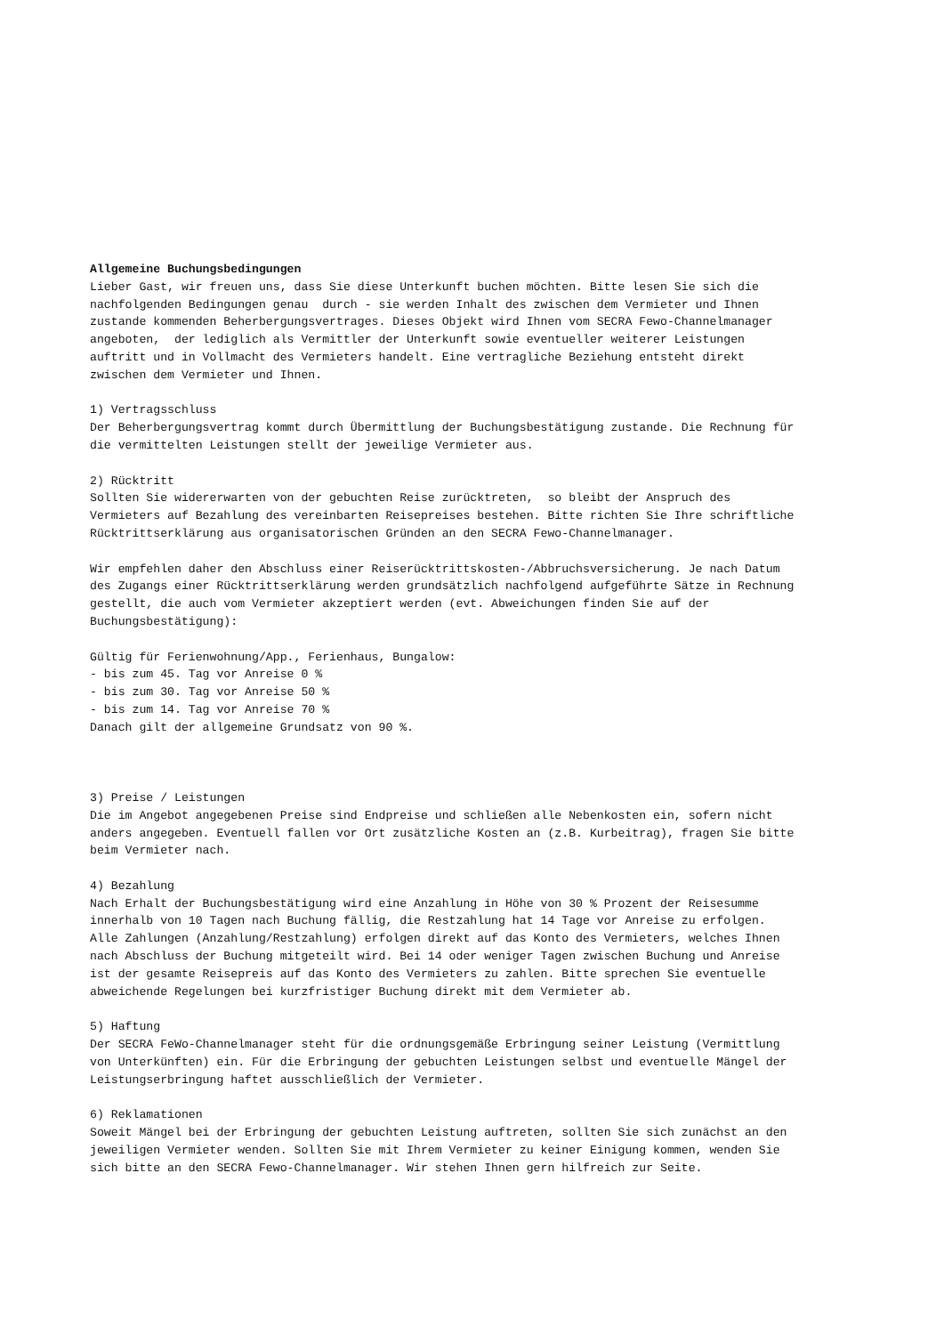Allgemeine Buchungsbedingungen Lieber Gast, wir freuen uns, dass Sie diese Unterkunft buchen möchten. Bitte lesen Sie sich die nachfolgenden Bedingungen genau durch - sie werden Inhalt des zwischen dem Vermieter und Ihnen zustande kommenden Beherbergungsvertrages. Dieses Objekt wird Ihnen vom SECRA Fewo-Channelmanager angeboten, der lediglich als Vermittler der Unterkunft sowie eventueller weiterer Leistungen auftritt und in Vollmacht des Vermieters handelt. Eine vertragliche Beziehung entsteht direkt zwischen dem Vermieter und Ihnen. 1) Vertragsschluss Der Beherbergungsvertrag kommt durch Übermittlung der Buchungsbestätigung zustande. Die Rechnung für die vermittelten Leistungen stellt der jeweilige Vermieter aus. 2) Rücktritt Sollten Sie widererwarten von der gebuchten Reise zurücktreten, so bleibt der Anspruch des Vermieters auf Bezahlung des vereinbarten Reisepreises bestehen. Bitte richten Sie Ihre schriftliche Rücktrittserklärung aus organisatorischen Gründen an den SECRA Fewo-Channelmanager. Wir empfehlen daher den Abschluss einer Reiserücktrittskosten-/Abbruchsversicherung. Je nach Datum des Zugangs einer Rücktrittserklärung werden grundsätzlich nachfolgend aufgeführte Sätze in Rechnung gestellt, die auch vom Vermieter akzeptiert werden (evt. Abweichungen finden Sie auf der Buchungsbestätigung): Gültig für Ferienwohnung/App., Ferienhaus, Bungalow: - bis zum 45. Tag vor Anreise 0 % - bis zum 30. Tag vor Anreise 50 % - bis zum 14. Tag vor Anreise 70 % Danach gilt der allgemeine Grundsatz von 90 %. 3) Preise / Leistungen Die im Angebot angegebenen Preise sind Endpreise und schließen alle Nebenkosten ein, sofern nicht anders angegeben. Eventuell fallen vor Ort zusätzliche Kosten an (z.B. Kurbeitrag), fragen Sie bitte beim Vermieter nach. 4) Bezahlung Nach Erhalt der Buchungsbestätigung wird eine Anzahlung in Höhe von 30 % Prozent der Reisesumme innerhalb von 10 Tagen nach Buchung fällig, die Restzahlung hat 14 Tage vor Anreise zu erfolgen. Alle Zahlungen (Anzahlung/Restzahlung) erfolgen direkt auf das Konto des Vermieters, welches Ihnen nach Abschluss der Buchung mitgeteilt wird. Bei 14 oder weniger Tagen zwischen Buchung und Anreise ist der gesamte Reisepreis auf das Konto des Vermieters zu zahlen. Bitte sprechen Sie eventuelle abweichende Regelungen bei kurzfristiger Buchung direkt mit dem Vermieter ab. 5) Haftung Der SECRA FeWo-Channelmanager steht für die ordnungsgemäße Erbringung seiner Leistung (Vermittlung von Unterkünften) ein. Für die Erbringung der gebuchten Leistungen selbst und eventuelle Mängel der Leistungserbringung haftet ausschließlich der Vermieter. 6) Reklamationen Soweit Mängel bei der Erbringung der gebuchten Leistung auftreten, sollten Sie sich zunächst an den jeweiligen Vermieter wenden. Sollten Sie mit Ihrem Vermieter zu keiner Einigung kommen, wenden Sie sich bitte an den SECRA Fewo-Channelmanager. Wir stehen Ihnen gern hilfreich zur Seite.